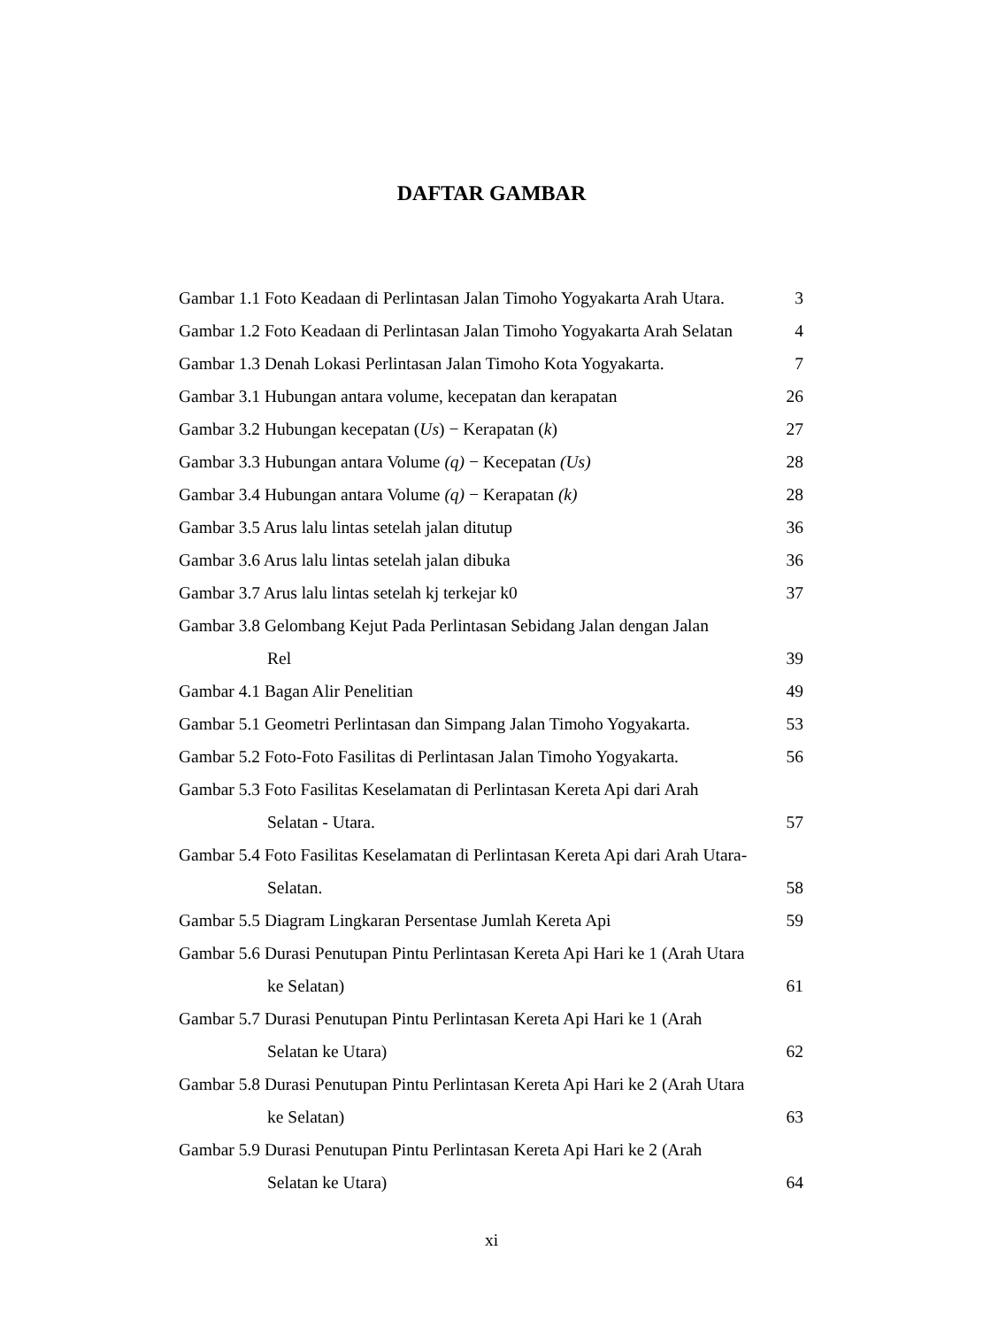DAFTAR GAMBAR
Gambar 1.1 Foto Keadaan di Perlintasan Jalan Timoho Yogyakarta Arah Utara. 3
Gambar 1.2 Foto Keadaan di Perlintasan Jalan Timoho Yogyakarta Arah Selatan 4
Gambar 1.3 Denah Lokasi Perlintasan Jalan Timoho Kota Yogyakarta. 7
Gambar 3.1 Hubungan antara volume, kecepatan dan kerapatan 26
Gambar 3.2 Hubungan kecepatan (Us) − Kerapatan (k) 27
Gambar 3.3 Hubungan antara Volume (q) − Kecepatan (Us) 28
Gambar 3.4 Hubungan antara Volume (q) − Kerapatan (k) 28
Gambar 3.5 Arus lalu lintas setelah jalan ditutup 36
Gambar 3.6 Arus lalu lintas setelah jalan dibuka 36
Gambar 3.7 Arus lalu lintas setelah kj terkejar k0 37
Gambar 3.8 Gelombang Kejut Pada Perlintasan Sebidang Jalan dengan Jalan
Rel 39
Gambar 4.1 Bagan Alir Penelitian 49
Gambar 5.1 Geometri Perlintasan dan Simpang Jalan Timoho Yogyakarta. 53
Gambar 5.2 Foto-Foto Fasilitas di Perlintasan Jalan Timoho Yogyakarta. 56
Gambar 5.3 Foto Fasilitas Keselamatan di Perlintasan Kereta Api dari Arah
Selatan - Utara. 57
Gambar 5.4 Foto Fasilitas Keselamatan di Perlintasan Kereta Api dari Arah Utara-
Selatan. 58
Gambar 5.5 Diagram Lingkaran Persentase Jumlah Kereta Api 59
Gambar 5.6 Durasi Penutupan Pintu Perlintasan Kereta Api Hari ke 1 (Arah Utara
ke Selatan) 61
Gambar 5.7 Durasi Penutupan Pintu Perlintasan Kereta Api Hari ke 1 (Arah
Selatan ke Utara) 62
Gambar 5.8 Durasi Penutupan Pintu Perlintasan Kereta Api Hari ke 2 (Arah Utara
ke Selatan) 63
Gambar 5.9 Durasi Penutupan Pintu Perlintasan Kereta Api Hari ke 2 (Arah
Selatan ke Utara) 64
xi